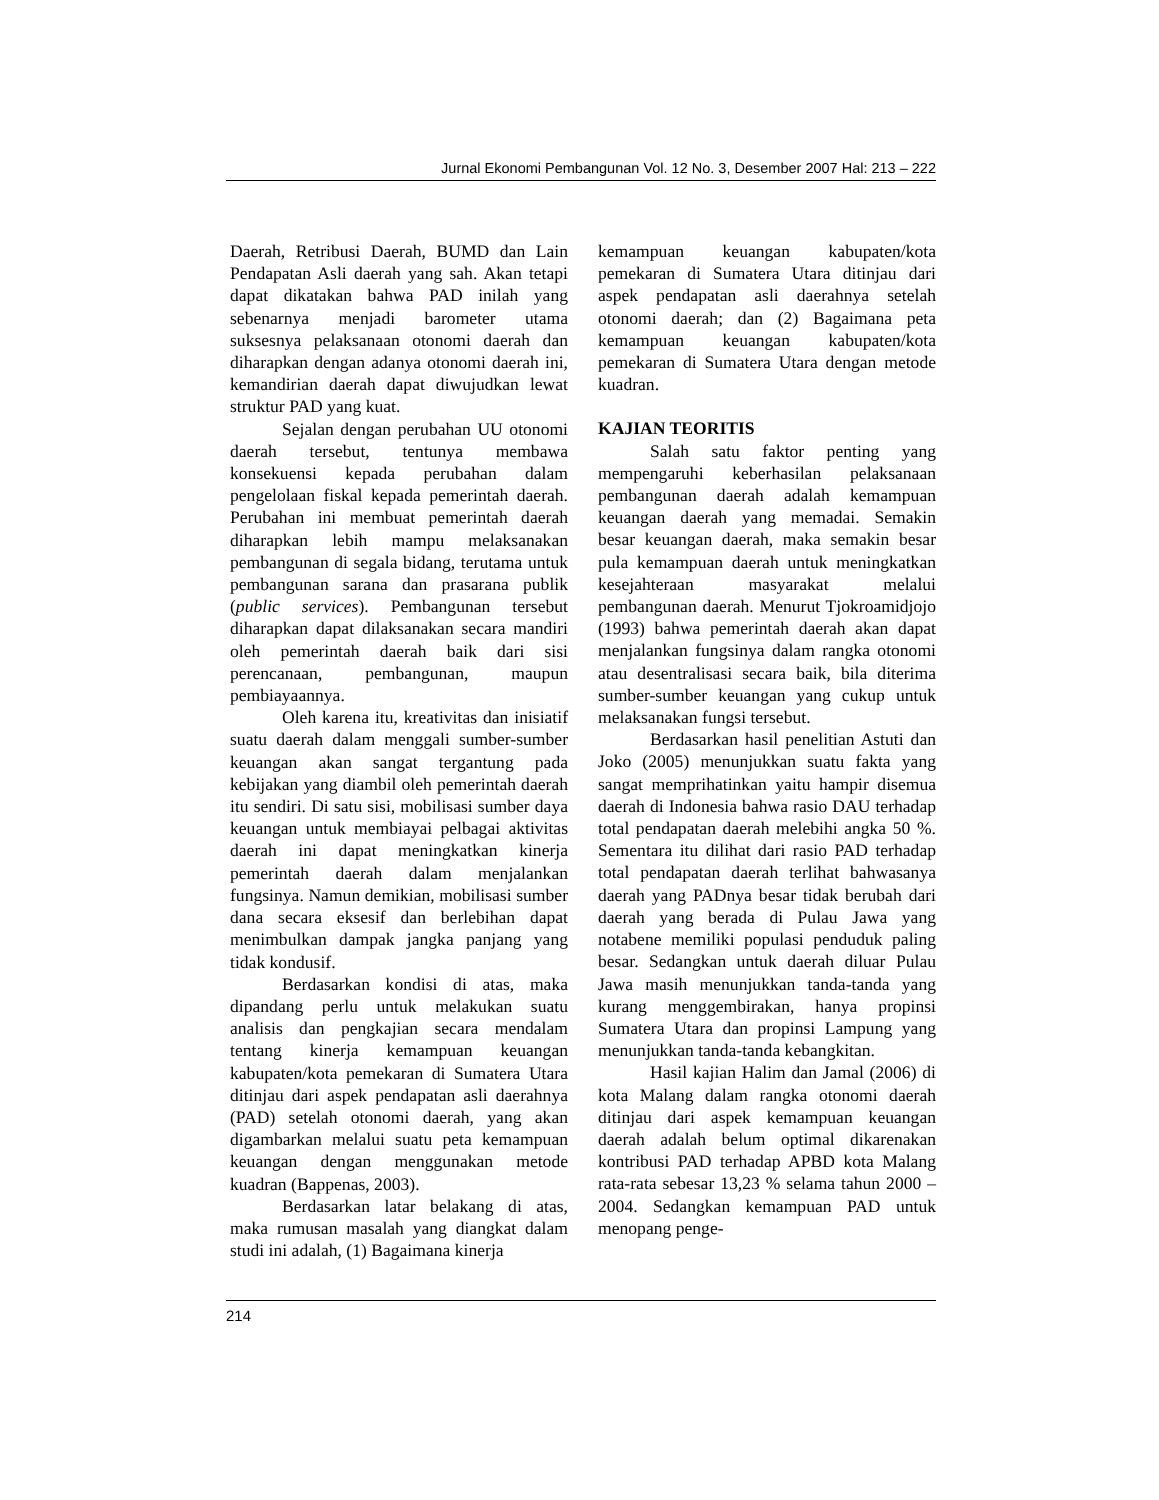Jurnal Ekonomi Pembangunan Vol. 12 No. 3, Desember 2007 Hal: 213 – 222
Daerah, Retribusi Daerah, BUMD dan Lain Pendapatan Asli daerah yang sah. Akan tetapi dapat dikatakan bahwa PAD inilah yang sebenarnya menjadi barometer utama suksesnya pelaksanaan otonomi daerah dan diharapkan dengan adanya otonomi daerah ini, kemandirian daerah dapat diwujudkan lewat struktur PAD yang kuat.
Sejalan dengan perubahan UU otonomi daerah tersebut, tentunya membawa konsekuensi kepada perubahan dalam pengelolaan fiskal kepada pemerintah daerah. Perubahan ini membuat pemerintah daerah diharapkan lebih mampu melaksanakan pembangunan di segala bidang, terutama untuk pembangunan sarana dan prasarana publik (public services). Pembangunan tersebut diharapkan dapat dilaksanakan secara mandiri oleh pemerintah daerah baik dari sisi perencanaan, pembangunan, maupun pembiayaannya.
Oleh karena itu, kreativitas dan inisiatif suatu daerah dalam menggali sumber-sumber keuangan akan sangat tergantung pada kebijakan yang diambil oleh pemerintah daerah itu sendiri. Di satu sisi, mobilisasi sumber daya keuangan untuk membiayai pelbagai aktivitas daerah ini dapat meningkatkan kinerja pemerintah daerah dalam menjalankan fungsinya. Namun demikian, mobilisasi sumber dana secara eksesif dan berlebihan dapat menimbulkan dampak jangka panjang yang tidak kondusif.
Berdasarkan kondisi di atas, maka dipandang perlu untuk melakukan suatu analisis dan pengkajian secara mendalam tentang kinerja kemampuan keuangan kabupaten/kota pemekaran di Sumatera Utara ditinjau dari aspek pendapatan asli daerahnya (PAD) setelah otonomi daerah, yang akan digambarkan melalui suatu peta kemampuan keuangan dengan menggunakan metode kuadran (Bappenas, 2003).
Berdasarkan latar belakang di atas, maka rumusan masalah yang diangkat dalam studi ini adalah, (1) Bagaimana kinerja
kemampuan keuangan kabupaten/kota pemekaran di Sumatera Utara ditinjau dari aspek pendapatan asli daerahnya setelah otonomi daerah; dan (2) Bagaimana peta kemampuan keuangan kabupaten/kota pemekaran di Sumatera Utara dengan metode kuadran.
KAJIAN TEORITIS
Salah satu faktor penting yang mempengaruhi keberhasilan pelaksanaan pembangunan daerah adalah kemampuan keuangan daerah yang memadai. Semakin besar keuangan daerah, maka semakin besar pula kemampuan daerah untuk meningkatkan kesejahteraan masyarakat melalui pembangunan daerah. Menurut Tjokroamidjojo (1993) bahwa pemerintah daerah akan dapat menjalankan fungsinya dalam rangka otonomi atau desentralisasi secara baik, bila diterima sumber-sumber keuangan yang cukup untuk melaksanakan fungsi tersebut.
Berdasarkan hasil penelitian Astuti dan Joko (2005) menunjukkan suatu fakta yang sangat memprihatinkan yaitu hampir disemua daerah di Indonesia bahwa rasio DAU terhadap total pendapatan daerah melebihi angka 50 %. Sementara itu dilihat dari rasio PAD terhadap total pendapatan daerah terlihat bahwasanya daerah yang PADnya besar tidak berubah dari daerah yang berada di Pulau Jawa yang notabene memiliki populasi penduduk paling besar. Sedangkan untuk daerah diluar Pulau Jawa masih menunjukkan tanda-tanda yang kurang menggembirakan, hanya propinsi Sumatera Utara dan propinsi Lampung yang menunjukkan tanda-tanda kebangkitan.
Hasil kajian Halim dan Jamal (2006) di kota Malang dalam rangka otonomi daerah ditinjau dari aspek kemampuan keuangan daerah adalah belum optimal dikarenakan kontribusi PAD terhadap APBD kota Malang rata-rata sebesar 13,23 % selama tahun 2000 – 2004. Sedangkan kemampuan PAD untuk menopang penge-
214